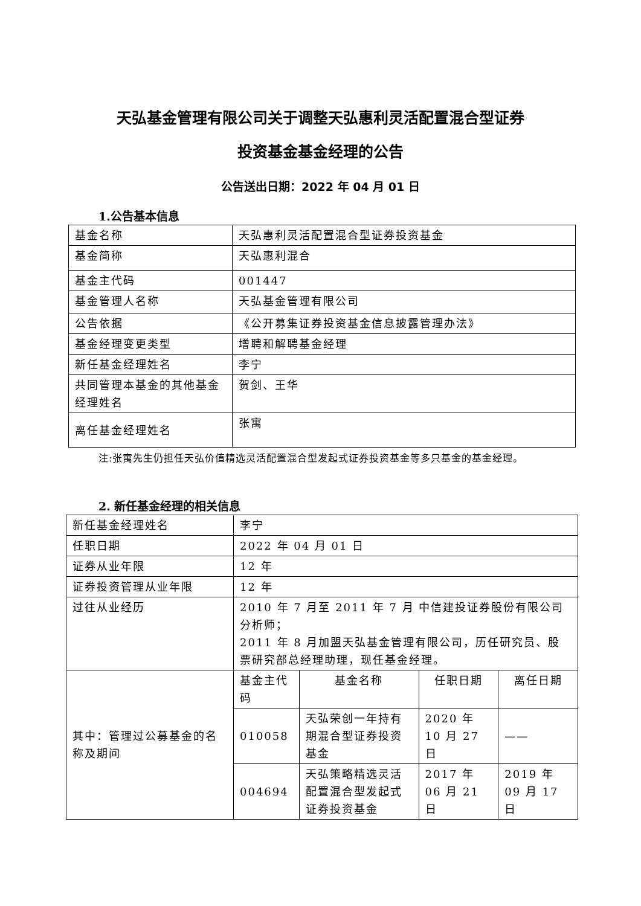天弘基金管理有限公司关于调整天弘惠利灵活配置混合型证券
投资基金基金经理的公告
公告送出日期：2022 年 04 月 01 日
1.公告基本信息
| 基金名称 | 天弘惠利灵活配置混合型证券投资基金 |
| 基金简称 | 天弘惠利混合 |
| 基金主代码 | 001447 |
| 基金管理人名称 | 天弘基金管理有限公司 |
| 公告依据 | 《公开募集证券投资基金信息披露管理办法》 |
| 基金经理变更类型 | 增聘和解聘基金经理 |
| 新任基金经理姓名 | 李宁 |
| 共同管理本基金的其他基金经理姓名 | 贺剑、王华 |
| 离任基金经理姓名 | 张寓 |
注:张寓先生仍担任天弘价值精选灵活配置混合型发起式证券投资基金等多只基金的基金经理。
2. 新任基金经理的相关信息
| 新任基金经理姓名 | 李宁 | | | |
| 任职日期 | 2022 年 04 月 01 日 | | | |
| 证券从业年限 | 12 年 | | | |
| 证券投资管理从业年限 | 12 年 | | | |
| 过往从业经历 | 2010 年 7 月至 2011 年 7 月 中信建投证券股份有限公司 分析师； 2011 年 8 月加盟天弘基金管理有限公司，历任研究员、股票研究部总经理助理，现任基金经理。 | | | |
| 其中：管理过公募基金的名称及期间 | 基金主代码 | 基金名称 | 任职日期 | 离任日期 |
| | 010058 | 天弘荣创一年持有期混合型证券投资基金 | 2020 年 10 月 27 日 | —— |
| | 004694 | 天弘策略精选灵活配置混合型发起式证券投资基金 | 2017 年 06 月 21 日 | 2019 年 09 月 17 日 |